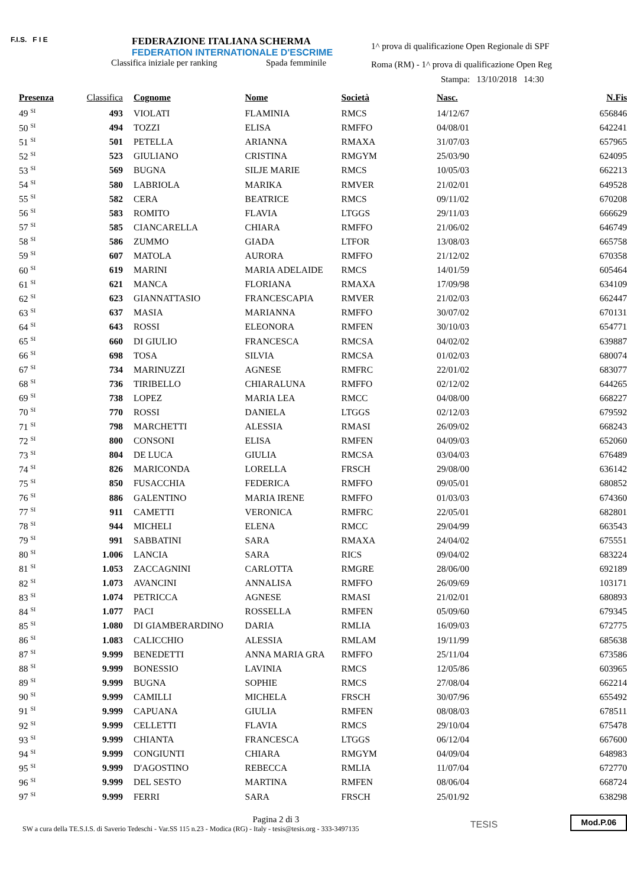F.I.S. F I E
FEDERAZIONE ITALIANA SCHERMA
FEDERATION INTERNATIONALE D'ESCRIME
Classifica iniziale per ranking Spada femminile
1^ prova di qualificazione Open Regionale di SPF
Roma (RM) - 1^ prova di qualificazione Open Reg
Stampa: 13/10/2018 14:30
| Presenza | Classifica | Cognome | Nome | Società | Nasc. | N.Fis |
| --- | --- | --- | --- | --- | --- | --- |
| 49 <sup>SI</sup> | 493 | VIOLATI | FLAMINIA | RMCS | 14/12/67 | 656846 |
| 50 <sup>SI</sup> | 494 | TOZZI | ELISA | RMFFO | 04/08/01 | 642241 |
| 51 <sup>SI</sup> | 501 | PETELLA | ARIANNA | RMAXA | 31/07/03 | 657965 |
| 52 <sup>SI</sup> | 523 | GIULIANO | CRISTINA | RMGYM | 25/03/90 | 624095 |
| 53 <sup>SI</sup> | 569 | BUGNA | SILJE MARIE | RMCS | 10/05/03 | 662213 |
| 54 <sup>SI</sup> | 580 | LABRIOLA | MARIKA | RMVER | 21/02/01 | 649528 |
| 55 <sup>SI</sup> | 582 | CERA | BEATRICE | RMCS | 09/11/02 | 670208 |
| 56 <sup>SI</sup> | 583 | ROMITO | FLAVIA | LTGGS | 29/11/03 | 666629 |
| 57 <sup>SI</sup> | 585 | CIANCARELLA | CHIARA | RMFFO | 21/06/02 | 646749 |
| 58 <sup>SI</sup> | 586 | ZUMMO | GIADA | LTFOR | 13/08/03 | 665758 |
| 59 <sup>SI</sup> | 607 | MATOLA | AURORA | RMFFO | 21/12/02 | 670358 |
| 60 <sup>SI</sup> | 619 | MARINI | MARIA ADELAIDE | RMCS | 14/01/59 | 605464 |
| 61 <sup>SI</sup> | 621 | MANCA | FLORIANA | RMAXA | 17/09/98 | 634109 |
| 62 <sup>SI</sup> | 623 | GIANNATTASIO | FRANCESCAPIA | RMVER | 21/02/03 | 662447 |
| 63 <sup>SI</sup> | 637 | MASIA | MARIANNA | RMFFO | 30/07/02 | 670131 |
| 64 <sup>SI</sup> | 643 | ROSSI | ELEONORA | RMFEN | 30/10/03 | 654771 |
| 65 <sup>SI</sup> | 660 | DI GIULIO | FRANCESCA | RMCSA | 04/02/02 | 639887 |
| 66 <sup>SI</sup> | 698 | TOSA | SILVIA | RMCSA | 01/02/03 | 680074 |
| 67 <sup>SI</sup> | 734 | MARINUZZI | AGNESE | RMFRC | 22/01/02 | 683077 |
| 68 <sup>SI</sup> | 736 | TIRIBELLO | CHIARALUNA | RMFFO | 02/12/02 | 644265 |
| 69 <sup>SI</sup> | 738 | LOPEZ | MARIA LEA | RMCC | 04/08/00 | 668227 |
| 70 <sup>SI</sup> | 770 | ROSSI | DANIELA | LTGGS | 02/12/03 | 679592 |
| 71 <sup>SI</sup> | 798 | MARCHETTI | ALESSIA | RMASI | 26/09/02 | 668243 |
| 72 <sup>SI</sup> | 800 | CONSONI | ELISA | RMFEN | 04/09/03 | 652060 |
| 73 <sup>SI</sup> | 804 | DE LUCA | GIULIA | RMCSA | 03/04/03 | 676489 |
| 74 <sup>SI</sup> | 826 | MARICONDA | LORELLA | FRSCH | 29/08/00 | 636142 |
| 75 <sup>SI</sup> | 850 | FUSACCHIA | FEDERICA | RMFFO | 09/05/01 | 680852 |
| 76 <sup>SI</sup> | 886 | GALENTINO | MARIA IRENE | RMFFO | 01/03/03 | 674360 |
| 77 <sup>SI</sup> | 911 | CAMETTI | VERONICA | RMFRC | 22/05/01 | 682801 |
| 78 <sup>SI</sup> | 944 | MICHELI | ELENA | RMCC | 29/04/99 | 663543 |
| 79 <sup>SI</sup> | 991 | SABBATINI | SARA | RMAXA | 24/04/02 | 675551 |
| 80 <sup>SI</sup> | 1.006 | LANCIA | SARA | RICS | 09/04/02 | 683224 |
| 81 <sup>SI</sup> | 1.053 | ZACCAGNINI | CARLOTTA | RMGRE | 28/06/00 | 692189 |
| 82 <sup>SI</sup> | 1.073 | AVANCINI | ANNALISA | RMFFO | 26/09/69 | 103171 |
| 83 <sup>SI</sup> | 1.074 | PETRICCA | AGNESE | RMASI | 21/02/01 | 680893 |
| 84 <sup>SI</sup> | 1.077 | PACI | ROSSELLA | RMFEN | 05/09/60 | 679345 |
| 85 <sup>SI</sup> | 1.080 | DI GIAMBERARDINO | DARIA | RMLIA | 16/09/03 | 672775 |
| 86 <sup>SI</sup> | 1.083 | CALICCHIO | ALESSIA | RMLAM | 19/11/99 | 685638 |
| 87 <sup>SI</sup> | 9.999 | BENEDETTI | ANNA MARIA GRA | RMFFO | 25/11/04 | 673586 |
| 88 <sup>SI</sup> | 9.999 | BONESSIO | LAVINIA | RMCS | 12/05/86 | 603965 |
| 89 <sup>SI</sup> | 9.999 | BUGNA | SOPHIE | RMCS | 27/08/04 | 662214 |
| 90 <sup>SI</sup> | 9.999 | CAMILLI | MICHELA | FRSCH | 30/07/96 | 655492 |
| 91 <sup>SI</sup> | 9.999 | CAPUANA | GIULIA | RMFEN | 08/08/03 | 678511 |
| 92 <sup>SI</sup> | 9.999 | CELLETTI | FLAVIA | RMCS | 29/10/04 | 675478 |
| 93 <sup>SI</sup> | 9.999 | CHIANTA | FRANCESCA | LTGGS | 06/12/04 | 667600 |
| 94 <sup>SI</sup> | 9.999 | CONGIUNTI | CHIARA | RMGYM | 04/09/04 | 648983 |
| 95 <sup>SI</sup> | 9.999 | D'AGOSTINO | REBECCA | RMLIA | 11/07/04 | 672770 |
| 96 <sup>SI</sup> | 9.999 | DEL SESTO | MARTINA | RMFEN | 08/06/04 | 668724 |
| 97 <sup>SI</sup> | 9.999 | FERRI | SARA | FRSCH | 25/01/92 | 638298 |
Pagina 2 di 3
SW a cura della TE.S.I.S. di Saverio Tedeschi - Var.SS 115 n.23 - Modica (RG) - Italy - tesis@tesis.org - 333-3497135
TESIS
Mod.P.06